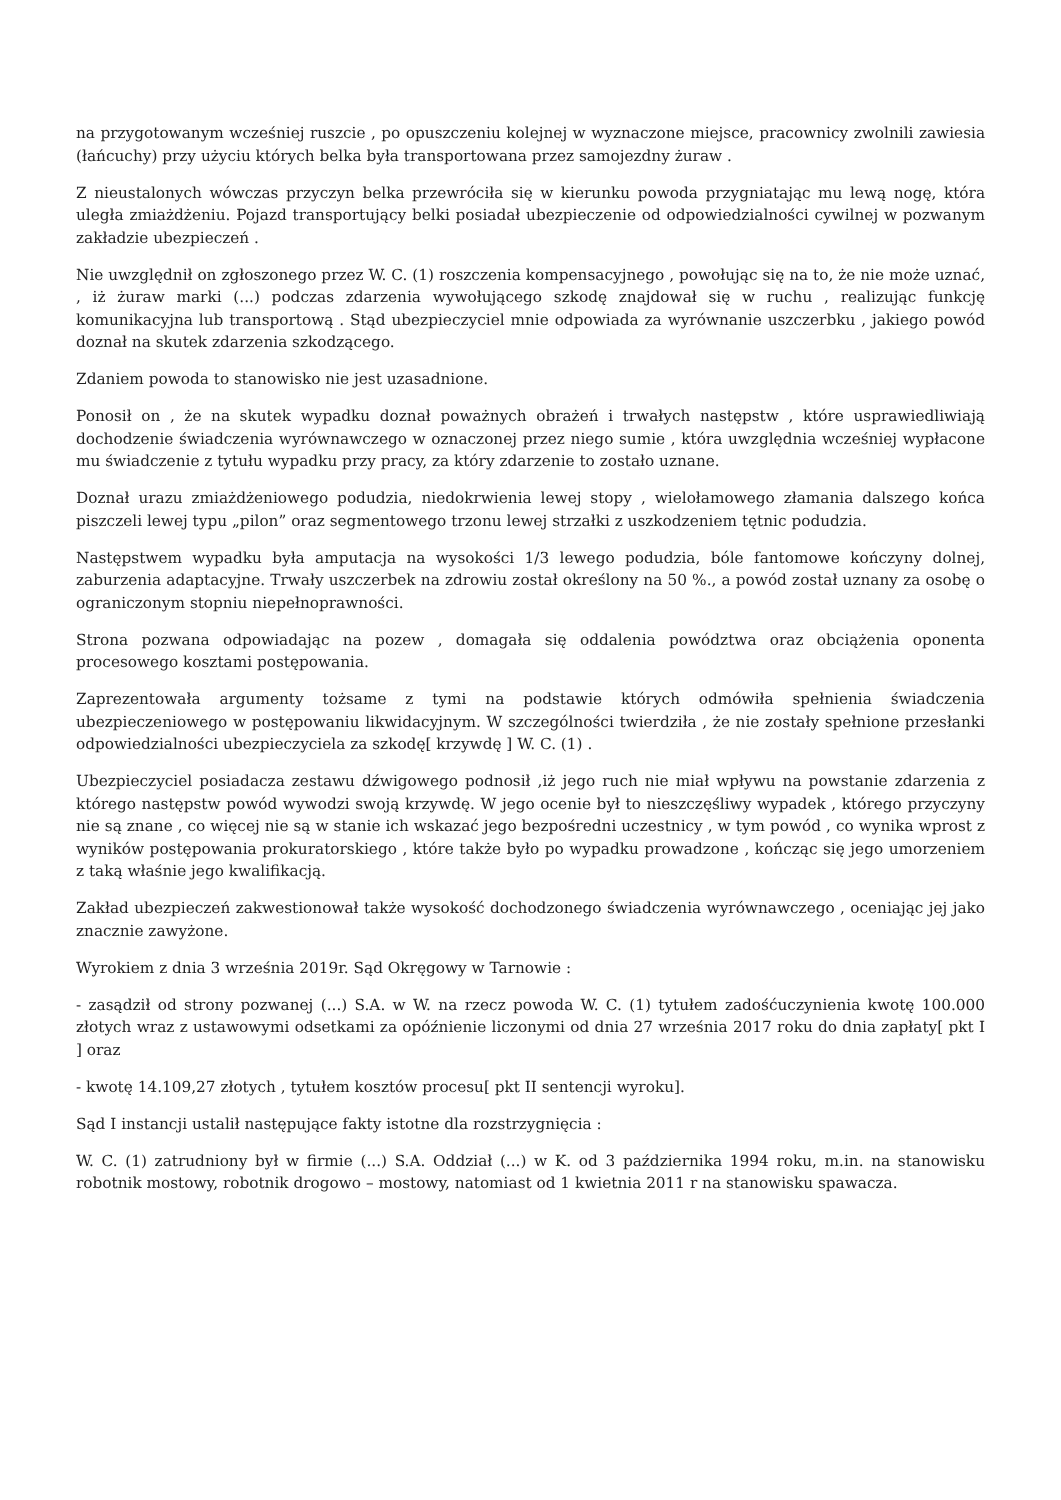na przygotowanym wcześniej ruszcie , po opuszczeniu kolejnej w wyznaczone miejsce, pracownicy zwolnili zawiesia (łańcuchy) przy użyciu których belka była transportowana przez samojezdny żuraw .
Z nieustalonych wówczas przyczyn belka przewróciła się w kierunku powoda przygniatając mu lewą nogę, która uległa zmiażdżeniu. Pojazd transportujący belki posiadał ubezpieczenie od odpowiedzialności cywilnej w pozwanym zakładzie ubezpieczeń .
Nie uwzględnił on zgłoszonego przez W. C. (1) roszczenia kompensacyjnego , powołując się na to, że nie może uznać, , iż żuraw marki (...) podczas zdarzenia wywołującego szkodę znajdował się w ruchu , realizując funkcję komunikacyjna lub transportową . Stąd ubezpieczyciel mnie odpowiada za wyrównanie uszczerbku , jakiego powód doznał na skutek zdarzenia szkodzącego.
Zdaniem powoda to stanowisko nie jest uzasadnione.
Ponosił on , że na skutek wypadku doznał poważnych obrażeń i trwałych następstw , które usprawiedliwiają dochodzenie świadczenia wyrównawczego w oznaczonej przez niego sumie , która uwzględnia wcześniej wypłacone mu świadczenie z tytułu wypadku przy pracy, za który zdarzenie to zostało uznane.
Doznał urazu zmiażdżeniowego podudzia, niedokrwienia lewej stopy , wielołamowego złamania dalszego końca piszczeli lewej typu „pilon” oraz segmentowego trzonu lewej strzałki z uszkodzeniem tętnic podudzia.
Następstwem wypadku była amputacja na wysokości 1/3 lewego podudzia, bóle fantomowe kończyny dolnej, zaburzenia adaptacyjne. Trwały uszczerbek na zdrowiu został określony na 50 %., a powód został uznany za osobę o ograniczonym stopniu niepełnoprawności.
Strona pozwana odpowiadając na pozew , domagała się oddalenia powództwa oraz obciążenia oponenta procesowego kosztami postępowania.
Zaprezentowała argumenty tożsame z tymi na podstawie których odmówiła spełnienia świadczenia ubezpieczeniowego w postępowaniu likwidacyjnym. W szczególności twierdziła , że nie zostały spełnione przesłanki odpowiedzialności ubezpieczyciela za szkodę[ krzywdę ] W. C. (1) .
Ubezpieczyciel posiadacza zestawu dźwigowego podnosił ,iż jego ruch nie miał wpływu na powstanie zdarzenia z którego następstw powód wywodzi swoją krzywdę. W jego ocenie był to nieszczęśliwy wypadek , którego przyczyny nie są znane , co więcej nie są w stanie ich wskazać jego bezpośredni uczestnicy , w tym powód , co wynika wprost z wyników postępowania prokuratorskiego , które także było po wypadku prowadzone , kończąc się jego umorzeniem z taką właśnie jego kwalifikacją.
Zakład ubezpieczeń zakwestionował także wysokość dochodzonego świadczenia wyrównawczego , oceniając jej jako znacznie zawyżone.
Wyrokiem z dnia 3 września 2019r. Sąd Okręgowy w Tarnowie :
- zasądził od strony pozwanej (...) S.A. w W. na rzecz powoda W. C. (1) tytułem zadośćuczynienia kwotę 100.000 złotych wraz z ustawowymi odsetkami za opóźnienie liczonymi od dnia 27 września 2017 roku do dnia zapłaty[ pkt I ] oraz
- kwotę 14.109,27 złotych , tytułem kosztów procesu[ pkt II sentencji wyroku].
Sąd I instancji ustalił następujące fakty istotne dla rozstrzygnięcia :
W. C. (1) zatrudniony był w firmie (...) S.A. Oddział (...) w K. od 3 października 1994 roku, m.in. na stanowisku robotnik mostowy, robotnik drogowo – mostowy, natomiast od 1 kwietnia 2011 r na stanowisku spawacza.